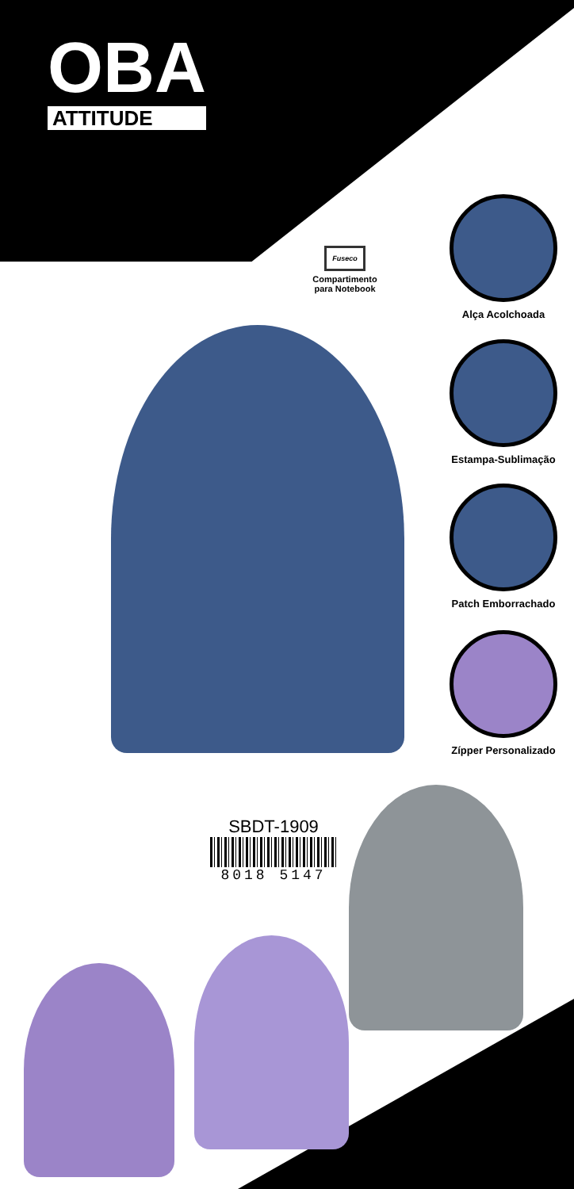OBA
ATTITUDE
Fuseco
Compartimento para Notebook
Alça Acolchoada
Estampa-Sublimação
Patch Emborrachado
Zípper Personalizado
SBDT-1909
8018 5147